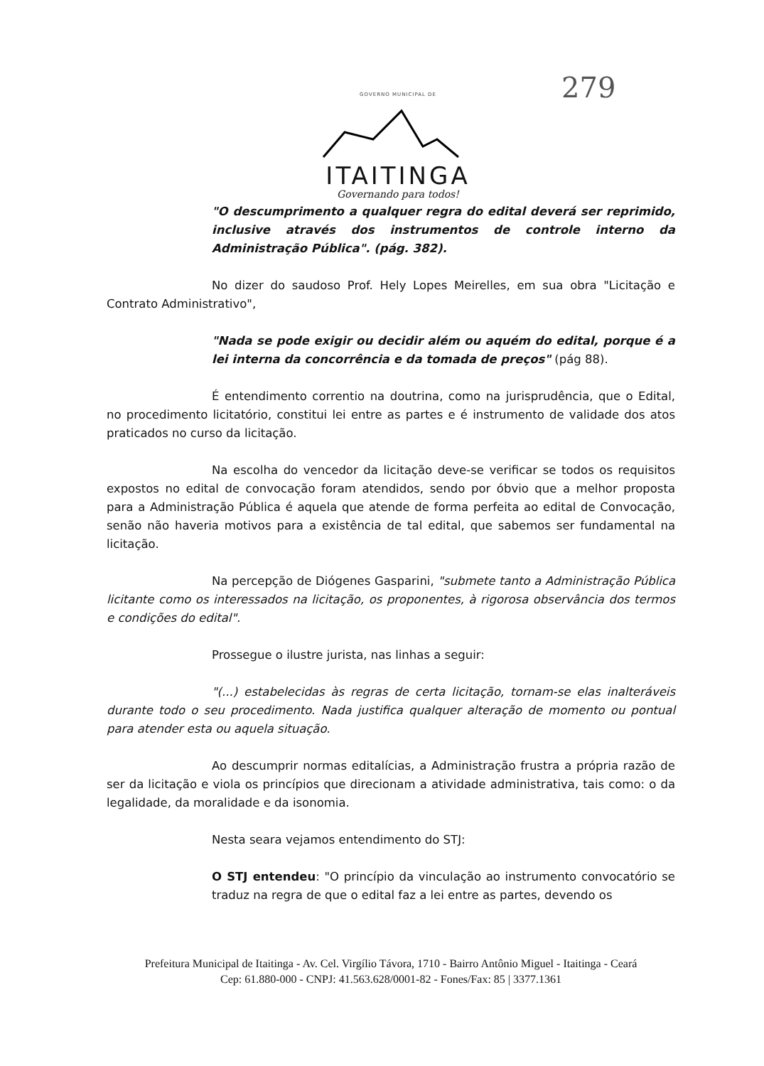GOVERNO MUNICIPAL DE
ITAITINGA
Governando para todos!
279
"O descumprimento a qualquer regra do edital deverá ser reprimido, inclusive através dos instrumentos de controle interno da Administração Pública". (pág. 382).
No dizer do saudoso Prof. Hely Lopes Meirelles, em sua obra "Licitação e Contrato Administrativo",
"Nada se pode exigir ou decidir além ou aquém do edital, porque é a lei interna da concorrência e da tomada de preços" (pág 88).
É entendimento correntio na doutrina, como na jurisprudência, que o Edital, no procedimento licitatório, constitui lei entre as partes e é instrumento de validade dos atos praticados no curso da licitação.
Na escolha do vencedor da licitação deve-se verificar se todos os requisitos expostos no edital de convocação foram atendidos, sendo por óbvio que a melhor proposta para a Administração Pública é aquela que atende de forma perfeita ao edital de Convocação, senão não haveria motivos para a existência de tal edital, que sabemos ser fundamental na licitação.
Na percepção de Diógenes Gasparini, "submete tanto a Administração Pública licitante como os interessados na licitação, os proponentes, à rigorosa observância dos termos e condições do edital".
Prossegue o ilustre jurista, nas linhas a seguir:
"(...) estabelecidas às regras de certa licitação, tornam-se elas inalteráveis durante todo o seu procedimento. Nada justifica qualquer alteração de momento ou pontual para atender esta ou aquela situação.
Ao descumprir normas editalícias, a Administração frustra a própria razão de ser da licitação e viola os princípios que direcionam a atividade administrativa, tais como: o da legalidade, da moralidade e da isonomia.
Nesta seara vejamos entendimento do STJ:
O STJ entendeu: "O princípio da vinculação ao instrumento convocatório se traduz na regra de que o edital faz a lei entre as partes, devendo os
Prefeitura Municipal de Itaitinga - Av. Cel. Virgílio Távora, 1710 - Bairro Antônio Miguel - Itaitinga - Ceará
Cep: 61.880-000 - CNPJ: 41.563.628/0001-82 - Fones/Fax: 85 | 3377.1361